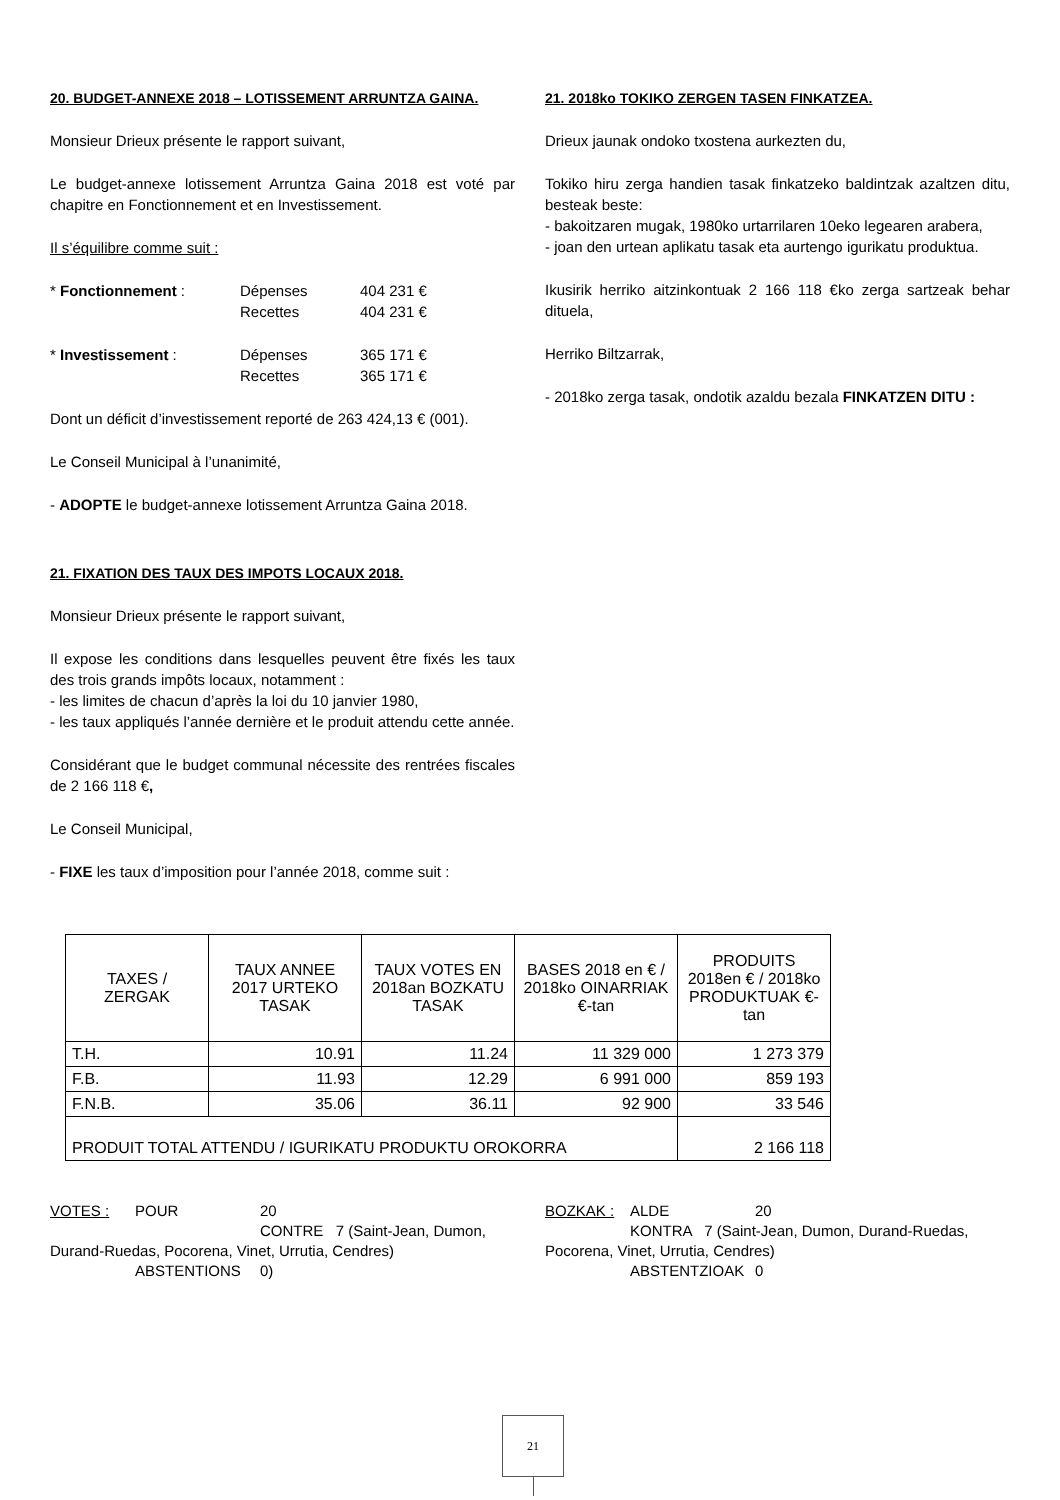20. BUDGET-ANNEXE 2018 – LOTISSEMENT ARRUNTZA GAINA.
Monsieur Drieux présente le rapport suivant,
Le budget-annexe lotissement Arruntza Gaina 2018 est voté par chapitre en Fonctionnement et en Investissement.
Il s’équilibre comme suit :
* Fonctionnement : Dépenses 404 231 €
Recettes 404 231 €
* Investissement : Dépenses 365 171 €
Recettes 365 171 €
Dont un déficit d’investissement reporté de 263 424,13 € (001).
Le Conseil Municipal à l’unanimité,
- ADOPTE le budget-annexe lotissement Arruntza Gaina 2018.
21. FIXATION DES TAUX DES IMPOTS LOCAUX 2018.
Monsieur Drieux présente le rapport suivant,
Il expose les conditions dans lesquelles peuvent être fixés les taux des trois grands impôts locaux, notamment :
- les limites de chacun d’après la loi du 10 janvier 1980,
- les taux appliqués l’année dernière et le produit attendu cette année.
Considérant que le budget communal nécessite des rentrées fiscales de 2 166 118 €,
Le Conseil Municipal,
- FIXE les taux d’imposition pour l’année 2018, comme suit :
21. 2018ko TOKIKO ZERGEN TASEN FINKATZEA.
Drieux jaunak ondoko txostena aurkezten du,
Tokiko hiru zerga handien tasak finkatzeko baldintzak azaltzen ditu, besteak beste:
- bakoitzaren mugak, 1980ko urtarrilaren 10eko legearen arabera,
- joan den urtean aplikatu tasak eta aurtengo igurikatu produktua.
Ikusirik herriko aitzinkontuak 2 166 118 €ko zerga sartzeak behar dituela,
Herriko Biltzarrak,
- 2018ko zerga tasak, ondotik azaldu bezala FINKATZEN DITU :
| TAXES / ZERGAK | TAUX ANNEE 2017 URTEKO TASAK | TAUX VOTES EN 2018an BOZKATU TASAK | BASES 2018 en € / 2018ko OINARRIAK €-tan | PRODUITS 2018en € / 2018ko PRODUKTUAK €-tan |
| --- | --- | --- | --- | --- |
| T.H. | 10.91 | 11.24 | 11 329 000 | 1 273 379 |
| F.B. | 11.93 | 12.29 | 6 991 000 | 859 193 |
| F.N.B. | 35.06 | 36.11 | 92 900 | 33 546 |
| PRODUIT TOTAL ATTENDU / IGURIKATU PRODUKTU OROKORRA | | | | 2 166 118 |
VOTES : POUR 20
CONTRE 7 (Saint-Jean, Dumon, Durand-Ruedas, Pocorena, Vinet, Urrutia, Cendres)
ABSTENTIONS 0)
BOZKAK : ALDE 20
KONTRA 7 (Saint-Jean, Dumon, Durand-Ruedas, Pocorena, Vinet, Urrutia, Cendres)
ABSTENTZIOAK 0
21